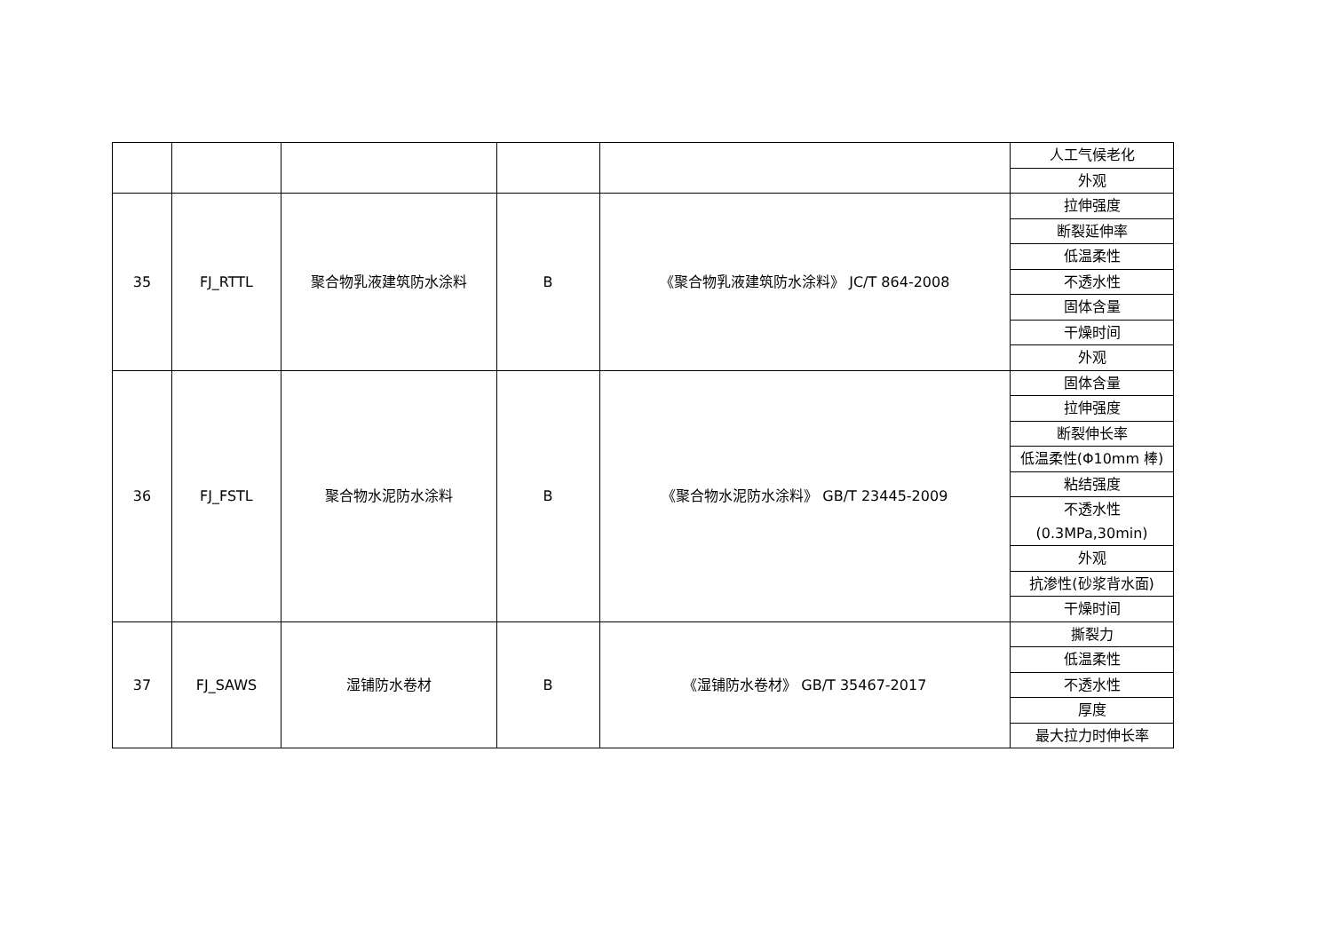| | | | | | 人工气候老化 |
| | | | | | 外观 |
| 35 | FJ_RTTL | 聚合物乳液建筑防水涂料 | B | 《聚合物乳液建筑防水涂料》 JC/T 864-2008 | 拉伸强度 |
| | | | | | 断裂延伸率 |
| | | | | | 低温柔性 |
| | | | | | 不透水性 |
| | | | | | 固体含量 |
| | | | | | 干燥时间 |
| | | | | | 外观 |
| 36 | FJ_FSTL | 聚合物水泥防水涂料 | B | 《聚合物水泥防水涂料》 GB/T 23445-2009 | 固体含量 |
| | | | | | 拉伸强度 |
| | | | | | 断裂伸长率 |
| | | | | | 低温柔性(Φ10mm 棒) |
| | | | | | 粘结强度 |
| | | | | | 不透水性 (0.3MPa,30min) |
| | | | | | 外观 |
| | | | | | 抗渗性(砂浆背水面) |
| | | | | | 干燥时间 |
| 37 | FJ_SAWS | 湿铺防水卷材 | B | 《湿铺防水卷材》 GB/T 35467-2017 | 撕裂力 |
| | | | | | 低温柔性 |
| | | | | | 不透水性 |
| | | | | | 厚度 |
| | | | | | 最大拉力时伸长率 |